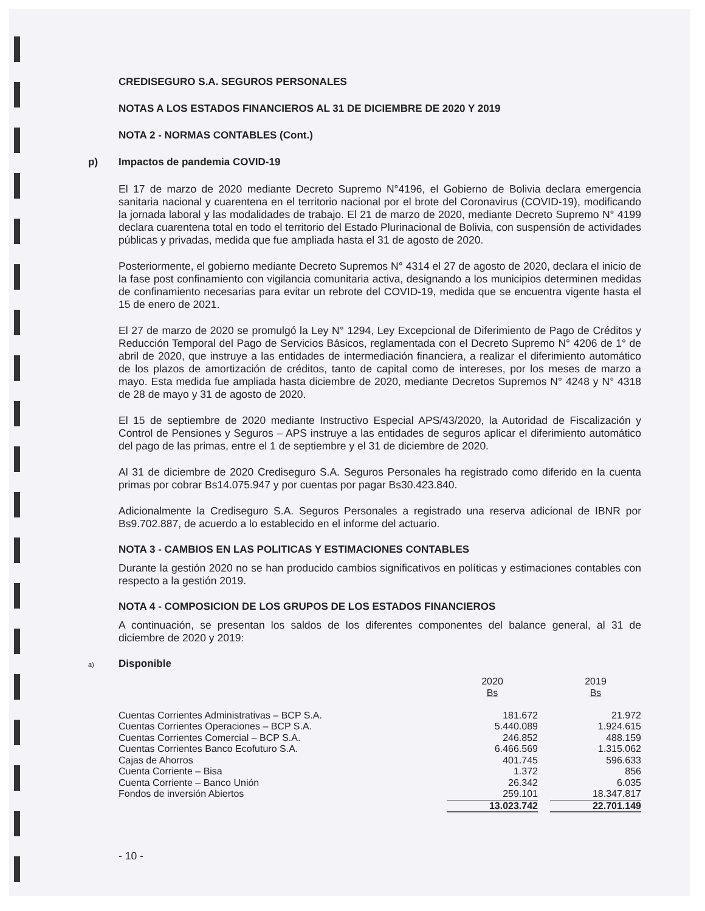CREDISEGURO S.A. SEGUROS PERSONALES
NOTAS A LOS ESTADOS FINANCIEROS AL 31 DE DICIEMBRE DE 2020 Y 2019
NOTA 2 - NORMAS CONTABLES (Cont.)
p) Impactos de pandemia COVID-19
El 17 de marzo de 2020 mediante Decreto Supremo N°4196, el Gobierno de Bolivia declara emergencia sanitaria nacional y cuarentena en el territorio nacional por el brote del Coronavirus (COVID-19), modificando la jornada laboral y las modalidades de trabajo. El 21 de marzo de 2020, mediante Decreto Supremo N° 4199 declara cuarentena total en todo el territorio del Estado Plurinacional de Bolivia, con suspensión de actividades públicas y privadas, medida que fue ampliada hasta el 31 de agosto de 2020.
Posteriormente, el gobierno mediante Decreto Supremos N° 4314 el 27 de agosto de 2020, declara el inicio de la fase post confinamiento con vigilancia comunitaria activa, designando a los municipios determinen medidas de confinamiento necesarias para evitar un rebrote del COVID-19, medida que se encuentra vigente hasta el 15 de enero de 2021.
El 27 de marzo de 2020 se promulgó la Ley N° 1294, Ley Excepcional de Diferimiento de Pago de Créditos y Reducción Temporal del Pago de Servicios Básicos, reglamentada con el Decreto Supremo N° 4206 de 1° de abril de 2020, que instruye a las entidades de intermediación financiera, a realizar el diferimiento automático de los plazos de amortización de créditos, tanto de capital como de intereses, por los meses de marzo a mayo. Esta medida fue ampliada hasta diciembre de 2020, mediante Decretos Supremos N° 4248 y N° 4318 de 28 de mayo y 31 de agosto de 2020.
El 15 de septiembre de 2020 mediante Instructivo Especial APS/43/2020, la Autoridad de Fiscalización y Control de Pensiones y Seguros – APS instruye a las entidades de seguros aplicar el diferimiento automático del pago de las primas, entre el 1 de septiembre y el 31 de diciembre de 2020.
Al 31 de diciembre de 2020 Crediseguro S.A. Seguros Personales ha registrado como diferido en la cuenta primas por cobrar Bs14.075.947 y por cuentas por pagar Bs30.423.840.
Adicionalmente la Crediseguro S.A. Seguros Personales a registrado una reserva adicional de IBNR por Bs9.702.887, de acuerdo a lo establecido en el informe del actuario.
NOTA 3 - CAMBIOS EN LAS POLITICAS Y ESTIMACIONES CONTABLES
Durante la gestión 2020 no se han producido cambios significativos en políticas y estimaciones contables con respecto a la gestión 2019.
NOTA 4 - COMPOSICION DE LOS GRUPOS DE LOS ESTADOS FINANCIEROS
A continuación, se presentan los saldos de los diferentes componentes del balance general, al 31 de diciembre de 2020 y 2019:
a) Disponible
| | 2020 Bs | | 2019 Bs |
| --- | --- | --- | --- |
| Cuentas Corrientes Administrativas – BCP S.A. | 181.672 | | 21.972 |
| Cuentas Corrientes Operaciones – BCP S.A. | 5.440.089 | | 1.924.615 |
| Cuentas Corrientes Comercial – BCP S.A. | 246.852 | | 488.159 |
| Cuentas Corrientes Banco Ecofuturo S.A. | 6.466.569 | | 1.315.062 |
| Cajas de Ahorros | 401.745 | | 596.633 |
| Cuenta Corriente – Bisa | 1.372 | | 856 |
| Cuenta Corriente – Banco Unión | 26.342 | | 6.035 |
| Fondos de inversión Abiertos | 259.101 | | 18.347.817 |
| | 13.023.742 | | 22.701.149 |
- 10 -